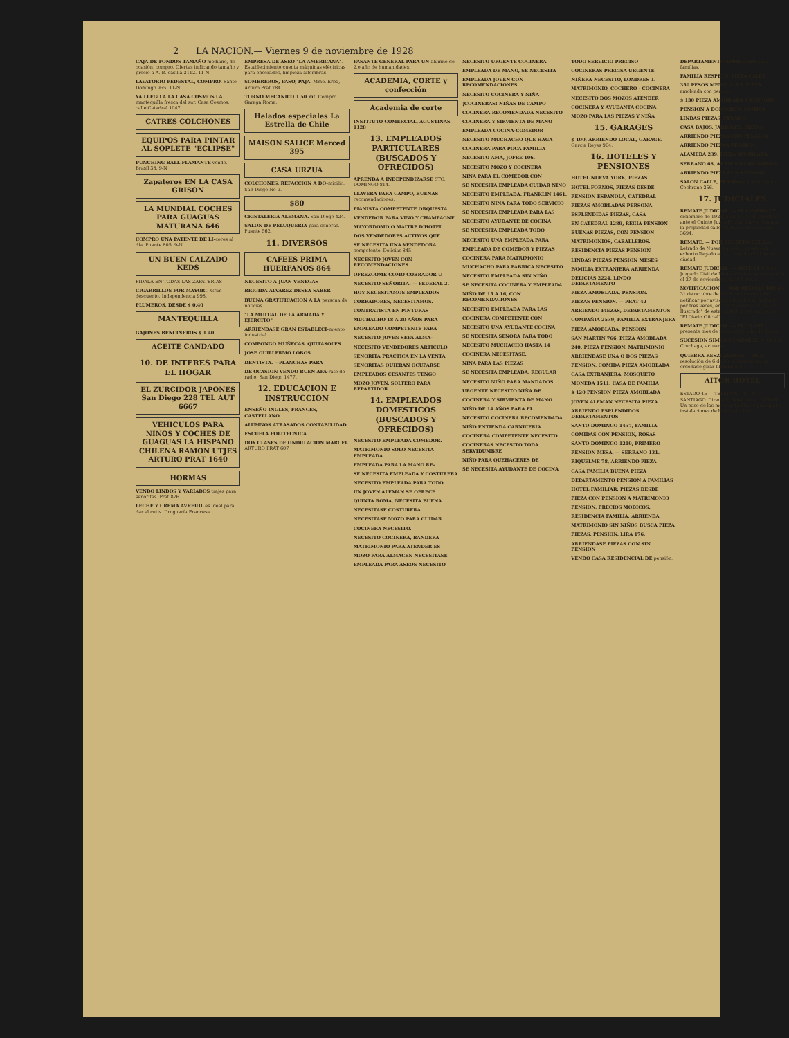2 LA NACION.— Viernes 9 de noviembre de 1928
CAJA DE FONDOS TAMAÑO mediano, de ocasión, compro. Ofertas indicando tamaño y precio a A. B. casilla 2112. 11-N
LAVATORIO PEDESTAL, COMPRO. Santo Domingo 955. 11-N
YA LLEGO A LA CASA COSMOS LA mantequilla fresca del sur. Casa Cosmos, calle Catedral 1047.
CATRES COLCHONES
EQUIPOS PARA PINTAR AL SOPLETE "ECLIPSE"
PUNCHING BALL FLAMANTE vendo. Brasil 38. 9-N
Zapateros EN LA CASA GRISON
LA MUNDIAL COCHES PARA GUAGUAS MATURANA 646
COMPRO UNA PATENTE DE LI-cores al día. Puente 805. 9-N
UN BUEN CALZADO KEDS
PIDALA EN TODAS LAS ZAPATERIAS
CIGARRILLOS POR MAYOR!! Gran descuento. Independencia 998.
PLUMEROS, DESDE $ 0.40
MANTEQUILLA
GAJONES BENCINEROS $ 1.40
ACEITE CANDADO
10. DE INTERES PARA EL HOGAR
EL ZURCIDOR JAPONES San Diego 228 TEL AUT 6667
VEHICULOS PARA NIÑOS Y COCHES DE GUAGUAS LA HISPANO CHILENA RAMON UTJES ARTURO PRAT 1640
HORMAS
VENDO LINDOS Y VARIADOS trajes para señoritas. Prat 876.
LECHE Y CREMA AVREUIL es ideal para dar al cutis. Droguería Francesa.
EMPRESA DE ASEO "LA AMERICANA". Establecimiento cuenta máquinas eléctricas para encerados, limpieza alfombras.
SOMBREROS, PASO, PAJA. Mme. Erba, Arturo Prat 784.
TORNO MECANICO 1.50 mt. Compro. Garaga Roma.
Helados especiales La Estrella de Chile
MAISON SALICE Merced 395
CASA URZUA
COLCHONES, REFACCION A DO-micilio. San Diego No 9.
$80
CRISTALERIA ALEMANA. San Diego 424.
SALON DE PELUQUERIA para señoras. Puente 562.
11. DIVERSOS
CAFEES PRIMA HUERFANOS 864
NECESITO A JUAN VENEGAS
BRIGIDA ALVAREZ DESEA SABER
BUENA GRATIFICACION A LA persona de noticias.
"LA MUTUAL DE LA ARMADA Y EJERCITO"
ARRIENDASE GRAN ESTABLECI-miento industrial.
COMPONGO MUÑECAS, QUITASOLES.
JOSE GUILLERMO LOBOS
DENTISTA. —PLANCHAS PARA
DE OCASION VENDO BUEN APA-rato de radio. San Diego 1477.
12. EDUCACION E INSTRUCCION
ENSEÑO INGLES, FRANCES, CASTELLANO
ALUMNOS ATRASADOS CONTABILIDAD
ESCUELA POLITECNICA.
DOY CLASES DE ONDULACION MARCEL ARTURO PRAT 607
PASANTE GENERAL PARA UN alumno de 2.o año de humanidades.
ACADEMIA, CORTE y confección
Academia de corte
INSTITUTO COMERCIAL, AGUSTINAS 1128
13. EMPLEADOS PARTICULARES (BUSCADOS Y OFRECIDOS)
APRENDA A INDEPENDIZARSE STO. DOMINGO 814.
LLAVERA PARA CAMPO, BUENAS recomendaciones.
PIANISTA COMPETENTE ORQUESTA
VENDEDOR PARA VINO Y CHAMPAGNE
MAYORDOMO O MAITRE D'HOTEL
DOS VENDEDORES ACTIVOS QUE
SE NECESITA UNA VENDEDORA competente. Delicias 845.
NECESITO JOVEN CON RECOMENDACIONES
OFREZCOME COMO COBRADOR U
NECESITO SEÑORITA. — FEDERAL 2.
HOY NECESITAMOS EMPLEADOS
CORRADORES, NECESITAMOS.
CONTRATISTA EN PINTURAS
MUCHACHO 18 A 20 AÑOS PARA
EMPLEADO COMPETENTE PARA
NECESITO JOVEN SEPA ALMA-
NECESITO VENDEDORES ARTICULO
SEÑORITA PRACTICA EN LA VENTA
SEÑORITAS QUIERAN OCUPARSE
EMPLEADOS CESANTES TENGO
MOZO JOVEN, SOLTERO PARA REPARTIDOR
14. EMPLEADOS DOMESTICOS (BUSCADOS Y OFRECIDOS)
NECESITO EMPLEADA COMEDOR.
MATRIMONIO SOLO NECESITA EMPLEADA
EMPLEADA PARA LA MANO RE-
SE NECESITA EMPLEADA Y COSTURERA
NECESITO EMPLEADA PARA TODO
UN JOVEN ALEMAN SE OFRECE
QUINTA ROMA, NECESITA BUENA
NECESITASE COSTURERA
NECESITASE MOZO PARA CUIDAR
COCINERA NECESITO.
NECESITO COCINERA, BANDERA
MATRIMONIO PARA ATENDER ES
MOZO PARA ALMACEN NECESITASE
EMPLEADA PARA ASEOS NECESITO
NECESITO URGENTE COCINERA
EMPLEADA DE MANO, SE NECESITA
EMPLEADA JOVEN CON RECOMENDACIONES
NECESITO COCINERA Y NIÑA
¡COCINERAS! NIÑAS DE CAMPO
COCINERA RECOMENDADA NECESITO
COCINERA Y SIRVIENTA DE MANO
EMPLEADA COCINA-COMEDOR
NECESITO MUCHACHO QUE HAGA
COCINERA PARA POCA FAMILIA
NECESITO AMA, JOFRE 106.
NECESITO MOZO Y COCINERA
NIÑA PARA EL COMEDOR CON
SE NECESITA EMPLEADA CUIDAR NIÑO
NECESITO EMPLEADA. FRANKLIN 1461.
NECESITO NIÑA PARA TODO SERVICIO
SE NECESITA EMPLEADA PARA LAS
NECESITO AYUDANTE DE COCINA
SE NECESITA EMPLEADA TODO
NECESITO UNA EMPLEADA PARA
EMPLEADA DE COMEDOR Y PIEZAS
COCINERA PARA MATRIMONIO
MUCHACHO PARA FABRICA NECESITO
NECESITO EMPLEADA SIN NIÑO
SE NECESITA COCINERA Y EMPLEADA
NIÑO DE 15 A 16, CON RECOMENDACIONES
NECESITO EMPLEADA PARA LAS
COCINERA COMPETENTE CON
NECESITO UNA AYUDANTE COCINA
SE NECESITA SEÑORA PARA TODO
NECESITO MUCHACHO HASTA 14
COCINERA NECESITASE.
NIÑA PARA LAS PIEZAS
SE NECESITA EMPLEADA, REGULAR
NECESITO NIÑO PARA MANDADOS
URGENTE NECESITO NIÑA DE
COCINERA Y SIRVIENTA DE MANO
NIÑO DE 14 AÑOS PARA EL
NECESITO COCINERA RECOMENDADA
NIÑO ENTIENDA CARNICERIA
COCINERA COMPETENTE NECESITO
COCINERAS NECESITO TODA SERVIDUMBRE
NIÑO PARA QUEHACERES DE
SE NECESITA AYUDANTE DE COCINA
TODO SERVICIO PRECISO
COCINERAS PRECISA URGENTE
NIÑERA NECESITO, LONDRES 1.
MATRIMONIO, COCHERO - COCINERA
NECESITO DOS MOZOS ATENDER
COCINERA Y AYUDANTA COCINA
MOZO PARA LAS PIEZAS Y NIÑA
15. GARAGES
$ 100, ARRIENDO LOCAL, GARAGE. García Reyes 964.
16. HOTELES Y PENSIONES
HOTEL NUEVA YORK, PIEZAS
HOTEL FORNOS, PIEZAS DESDE
PENSION ESPAÑOLA, CATEDRAL
PIEZAS AMOBLADAS PERSONA
ESPLENDIDAS PIEZAS, CASA
EN CATEDRAL 1289, REGIA PENSION
BUENAS PIEZAS, CON PENSION
MATRIMONIOS, CABALLEROS.
RESIDENCIA PIEZAS PENSION
LINDAS PIEZAS PENSION MESES
FAMILIA EXTRANJERA ARRIENDA
DELICIAS 2224, LINDO DEPARTAMENTO
PIEZA AMOBLADA, PENSION.
PIEZAS PENSION. — PRAT 42
ARRIENDO PIEZAS, DEPARTAMENTOS
COMPAÑIA 2539, FAMILIA EXTRANJERA
PIEZA AMOBLADA, PENSION
SAN MARTIN 766, PIEZA AMOBLADA
240, PIEZA PENSION, MATRIMONIO
ARRIENDASE UNA O DOS PIEZAS
PENSION, COMIDA PIEZA AMOBLADA
CASA EXTRANJERA, MOSQUETO
MONEDA 1511, CASA DE FAMILIA
$ 120 PENSION PIEZA AMOBLADA
JOVEN ALEMAN NECESITA PIEZA
ARRIENDO ESPLENDIDOS DEPARTAMENTOS
SANTO DOMINGO 1457, FAMILIA
COMIDAS CON PENSION, ROSAS
SANTO DOMINGO 1219, PRIMERO
PENSION MESA. — SERRANO 131.
RIQUELME 78, ARRIENDO PIEZA
CASA FAMILIA BUENA PIEZA
DEPARTAMENTO PENSION A FAMILIAS
HOTEL FAMILIAR: PIEZAS DESDE
PIEZA CON PENSION A MATRIMONIO
PENSION, PRECIOS MODICOS.
RESIDENCIA FAMILIA, ARRIENDA
MATRIMONIO SIN NIÑOS BUSCA PIEZA
PIEZAS, PENSION. LIRA 176.
ARRIENDASE PIEZAS CON SIN PENSION
VENDO CASA RESIDENCIAL DE pensión.
DEPARTAMENTO AMOBLADO para familias.
FAMILIA RESPETO, PIEZA CALLE
350 PESOS MENSUALES, PIEZA amoblada con pensión.
$ 130 PIEZA AMOBLADA Y PENSION
PENSION A DOMICILIO, COMIDA
LINDAS PIEZAS, PENSION
CASA BAJOS, JARDINES, PIEZAS
ARRIENDO PIEZAS CON PENSION
ARRIENDO PIEZAS PENSION.
ALAMEDA 239, PIEZA AMOBLADA
SERRANO 68, ARRIENDO MAGNIFICO
ARRIENDO PIEZA CON PENSION
SALON CALLE, PENSION, CASA familia. Cochrane 256.
17. JUDICIALES
REMATE JUDICIAL. — EL CUATRO DE diciembre de 1928, a las 10 A. M. rematarse ante el Quinto Juzgado Civil Mayor Cuantía la propiedad calle Martínez de Rozas No 3694.
REMATE. — POR DECRETO DEL Juez Letrado de Nueva Imperial, inserto en exhorto llegado al 3.o Juzgado Civil de esta ciudad.
REMATE JUDICIAL. — ANTE EL Primer Juzgado Civil de Menor Cuantía se rematarán el 27 de noviembre a las 15 horas.
NOTIFICACION. — POR RESOLUCION de 31 de octubre de 1928, se ha ordenado notificar por avisos publicados en extracto, por tres veces, en "La Nación" y "El Diario Ilustrado" de esta ciudad, y por una vez en "El Diario Oficial".
REMATE JUDICIAL. — EL 13 DEL presente mes de noviembre, a las 15 horas.
SUCESION SIMON GONZALEZ. — Carlos Cruchaga, actuario.
QUIEBRA RESZCZYNSKI. — POR resolución de 6 de los corrientes se ha ordenado girar libramiento.
AITOR HOTEL
ESTADO 45 — TELEFONO 4474 — SANTIAGO. Dirección Telegráfica: "AITOR". Un paso de las mejores tiendas y principales instalaciones de baño y duchas.